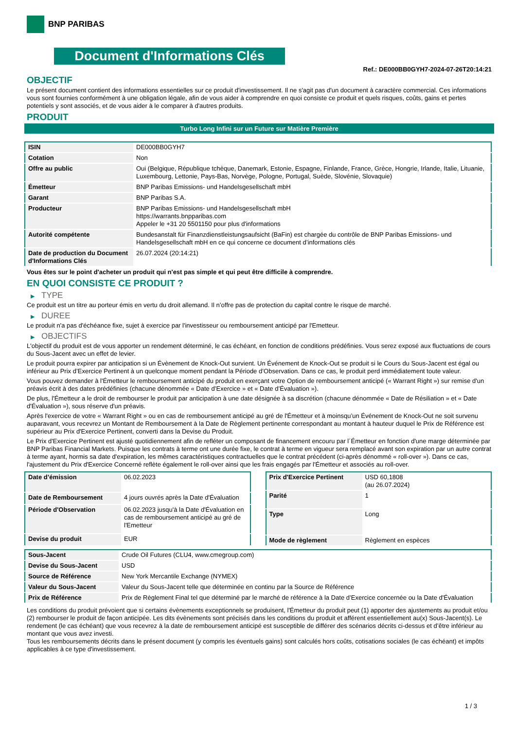BNP PARIBAS
Document d'Informations Clés
Ref.: DE000BB0GYH7-2024-07-26T20:14:21
OBJECTIF
Le présent document contient des informations essentielles sur ce produit d'investissement. Il ne s'agit pas d'un document à caractère commercial. Ces informations vous sont fournies conformément à une obligation légale, afin de vous aider à comprendre en quoi consiste ce produit et quels risques, coûts, gains et pertes potentiels y sont associés, et de vous aider à le comparer à d'autres produits.
PRODUIT
Turbo Long Infini sur un Future sur Matière Première
| ISIN | DE000BB0GYH7 |
| Cotation | Non |
| Offre au public | Oui (Belgique, République tchèque, Danemark, Estonie, Espagne, Finlande, France, Grèce, Hongrie, Irlande, Italie, Lituanie, Luxembourg, Lettonie, Pays-Bas, Norvège, Pologne, Portugal, Suède, Slovénie, Slovaquie) |
| Émetteur | BNP Paribas Emissions- und Handelsgesellschaft mbH |
| Garant | BNP Paribas S.A. |
| Producteur | BNP Paribas Emissions- und Handelsgesellschaft mbH https://warrants.bnpparibas.com Appeler le +31 20 5501150 pour plus d'informations |
| Autorité compétente | Bundesanstalt für Finanzdienstleistungsaufsicht (BaFin) est chargée du contrôle de BNP Paribas Emissions- und Handelsgesellschaft mbH en ce qui concerne ce document d’informations clés |
| Date de production du Document d'Informations Clés | 26.07.2024 (20:14:21) |
Vous êtes sur le point d'acheter un produit qui n'est pas simple et qui peut être difficile à comprendre.
EN QUOI CONSISTE CE PRODUIT ?
▶ TYPE
Ce produit est un titre au porteur émis en vertu du droit allemand. Il n’offre pas de protection du capital contre le risque de marché.
▶ DUREE
Le produit n'a pas d'échéance fixe, sujet à exercice par l'investisseur ou remboursement anticipé par l'Emetteur.
▶ OBJECTIFS
L'objectif du produit est de vous apporter un rendement déterminé, le cas échéant, en fonction de conditions prédéfinies. Vous serez exposé aux fluctuations de cours du Sous-Jacent avec un effet de levier.
Le produit pourra expirer par anticipation si un Évènement de Knock-Out survient. Un Événement de Knock-Out se produit si le Cours du Sous-Jacent est égal ou inférieur au Prix d’Exercice Pertinent à un quelconque moment pendant la Période d’Observation. Dans ce cas, le produit perd immédiatement toute valeur.
Vous pouvez demander à l'Émetteur le remboursement anticipé du produit en exerçant votre Option de remboursement anticipé (« Warrant Right ») sur remise d'un préavis écrit à des dates prédéfinies (chacune dénommée « Date d’Exercice » et « Date d’Évaluation »).
De plus, l'Émetteur a le droit de rembourser le produit par anticipation à une date désignée à sa discrétion (chacune dénommée « Date de Résiliation » et « Date d'Évaluation »), sous réserve d'un préavis.
Après l'exercice de votre « Warrant Right » ou en cas de remboursement anticipé au gré de l'Émetteur et à moinsqu’un Événement de Knock-Out ne soit survenu auparavant, vous recevrez un Montant de Remboursement à la Date de Règlement pertinente correspondant au montant à hauteur duquel le Prix de Référence est supérieur au Prix d'Exercice Pertinent, converti dans la Devise du Produit.
Le Prix d'Exercice Pertinent est ajusté quotidiennement afin de refléter un composant de financement encouru par l´Émetteur en fonction d'une marge déterminée par BNP Paribas Financial Markets. Puisque les contrats à terme ont une durée fixe, le contrat à terme en vigueur sera remplacé avant son expiration par un autre contrat à terme ayant, hormis sa date d'expiration, les mêmes caractéristiques contractuelles que le contrat précédent (ci-après dénommé « roll-over »). Dans ce cas, l'ajustement du Prix d'Exercice Concerné reflète également le roll-over ainsi que les frais engagés par l'Émetteur et associés au roll-over.
| Date d’émission | 06.02.2023 |
| Date de Remboursement | 4 jours ouvrés après la Date d'Évaluation |
| Période d'Observation | 06.02.2023 jusqu'à la Date d'Évaluation en cas de remboursement anticipé au gré de l'Emetteur |
| Devise du produit | EUR |
| Prix d'Exercice Pertinent | USD 60,1808 (au 26.07.2024) |
| Parité | 1 |
| Type | Long |
| Mode de règlement | Règlement en espèces |
| Sous-Jacent | Crude Oil Futures (CLU4, www.cmegroup.com) |
| Devise du Sous-Jacent | USD |
| Source de Référence | New York Mercantile Exchange (NYMEX) |
| Valeur du Sous-Jacent | Valeur du Sous-Jacent telle que déterminée en continu par la Source de Référence |
| Prix de Référence | Prix de Règlement Final tel que déterminé par le marché de référence à la Date d’Exercice concernée ou la Date d'Évaluation |
Les conditions du produit prévoient que si certains évènements exceptionnels se produisent, l'Émetteur du produit peut (1) apporter des ajustements au produit et/ou (2) rembourser le produit de façon anticipée. Les dits évènements sont précisés dans les conditions du produit et afférent essentiellement au(x) Sous-Jacent(s). Le rendement (le cas échéant) que vous recevrez à la date de remboursement anticipé est susceptible de différer des scénarios décrits ci-dessus et d’être inférieur au montant que vous avez investi.
Tous les remboursements décrits dans le présent document (y compris les éventuels gains) sont calculés hors coûts, cotisations sociales (le cas échéant) et impôts applicables à ce type d'investissement.
1 / 3